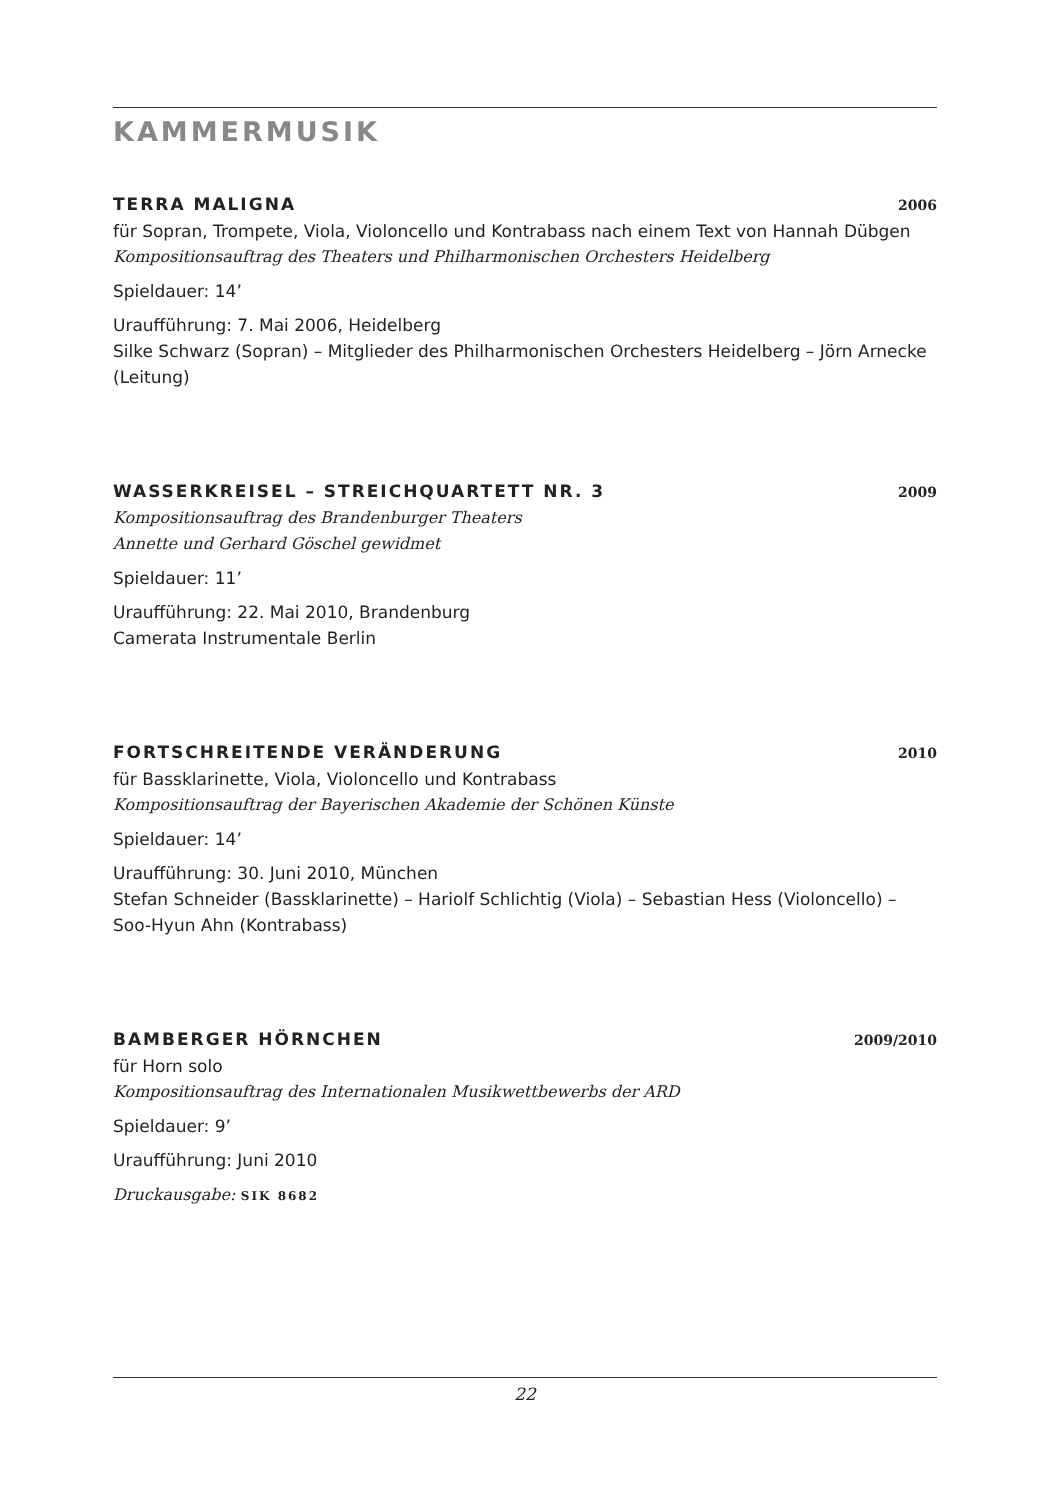KAMMERMUSIK
TERRA MALIGNA 2006
für Sopran, Trompete, Viola, Violoncello und Kontrabass nach einem Text von Hannah Dübgen
Kompositionsauftrag des Theaters und Philharmonischen Orchesters Heidelberg
Spieldauer: 14’
Uraufführung: 7. Mai 2006, Heidelberg
Silke Schwarz (Sopran) – Mitglieder des Philharmonischen Orchesters Heidelberg – Jörn Arnecke (Leitung)
WASSERKREISEL – STREICHQUARTETT NR. 3 2009
Kompositionsauftrag des Brandenburger Theaters
Annette und Gerhard Göschel gewidmet
Spieldauer: 11’
Uraufführung: 22. Mai 2010, Brandenburg
Camerata Instrumentale Berlin
FORTSCHREITENDE VERÄNDERUNG 2010
für Bassklarinette, Viola, Violoncello und Kontrabass
Kompositionsauftrag der Bayerischen Akademie der Schönen Künste
Spieldauer: 14’
Uraufführung: 30. Juni 2010, München
Stefan Schneider (Bassklarinette) – Hariolf Schlichtig (Viola) – Sebastian Hess (Violoncello) – Soo-Hyun Ahn (Kontrabass)
BAMBERGER HÖRNCHEN 2009/2010
für Horn solo
Kompositionsauftrag des Internationalen Musikwettbewerbs der ARD
Spieldauer: 9’
Uraufführung: Juni 2010
Druckausgabe: SIK 8682
22